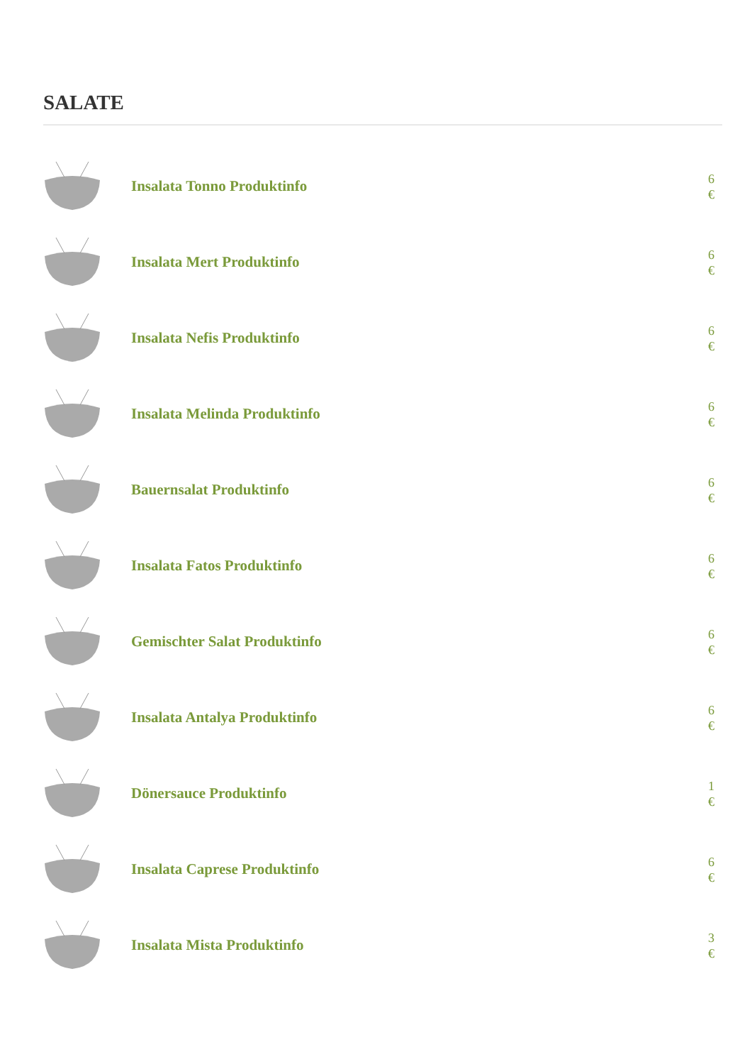SALATE
Insalata Tonno Produktinfo
6 €
Insalata Mert Produktinfo
6 €
Insalata Nefis Produktinfo
6 €
Insalata Melinda Produktinfo
6 €
Bauernsalat Produktinfo
6 €
Insalata Fatos Produktinfo
6 €
Gemischter Salat Produktinfo
6 €
Insalata Antalya Produktinfo
6 €
Dönersauce Produktinfo
1 €
Insalata Caprese Produktinfo
6 €
Insalata Mista Produktinfo
3 €